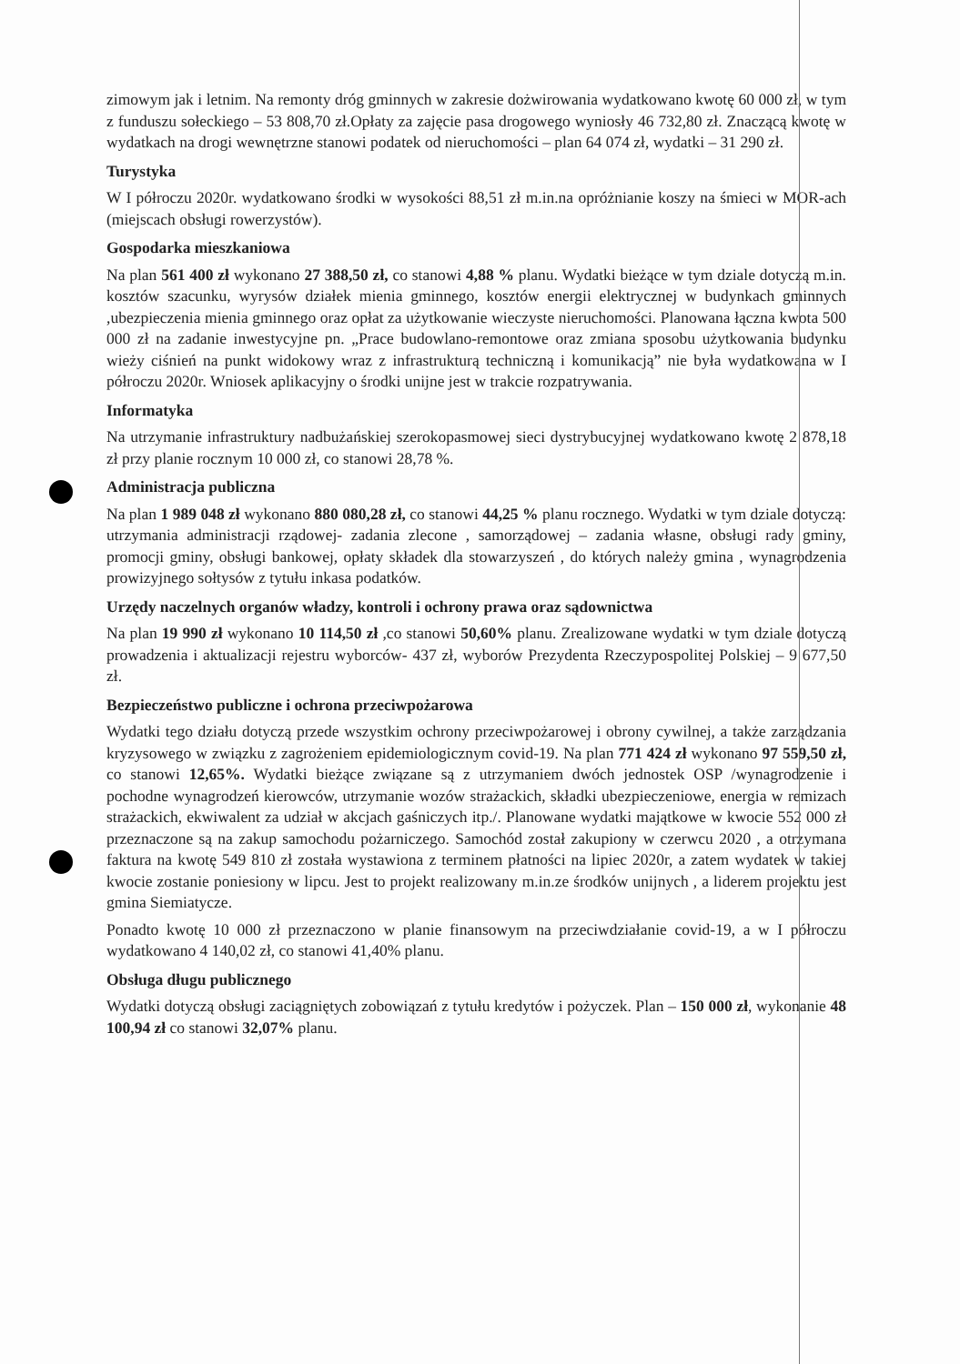zimowym jak i letnim. Na remonty dróg gminnych w zakresie dożwirowania wydatkowano kwotę 60 000 zł, w tym z funduszu sołeckiego – 53 808,70 zł.Opłaty za zajęcie pasa drogowego wyniosły 46 732,80 zł. Znaczącą kwotę w wydatkach na drogi wewnętrzne stanowi podatek od nieruchomości – plan 64 074 zł, wydatki – 31 290 zł.
Turystyka
W I półroczu 2020r. wydatkowano środki w wysokości 88,51 zł m.in.na opróżnianie koszy na śmieci w MOR-ach (miejscach obsługi rowerzystów).
Gospodarka mieszkaniowa
Na plan 561 400 zł wykonano 27 388,50 zł, co stanowi 4,88 % planu. Wydatki bieżące w tym dziale dotyczą m.in. kosztów szacunku, wyrysów działek mienia gminnego, kosztów energii elektrycznej w budynkach gminnych ,ubezpieczenia mienia gminnego oraz opłat za użytkowanie wieczyste nieruchomości. Planowana łączna kwota 500 000 zł na zadanie inwestycyjne pn. „Prace budowlano-remontowe oraz zmiana sposobu użytkowania budynku wieży ciśnień na punkt widokowy wraz z infrastrukturą techniczną i komunikacją” nie była wydatkowana w I półroczu 2020r. Wniosek aplikacyjny o środki unijne jest w trakcie rozpatrywania.
Informatyka
Na utrzymanie infrastruktury nadbużańskiej szerokopasmowej sieci dystrybucyjnej wydatkowano kwotę 2 878,18 zł przy planie rocznym 10 000 zł, co stanowi 28,78 %.
Administracja publiczna
Na plan 1 989 048 zł wykonano 880 080,28 zł, co stanowi 44,25 % planu rocznego. Wydatki w tym dziale dotyczą: utrzymania administracji rządowej- zadania zlecone , samorządowej – zadania własne, obsługi rady gminy, promocji gminy, obsługi bankowej, opłaty składek dla stowarzyszeń , do których należy gmina , wynagrodzenia prowizyjnego sołtysów z tytułu inkasa podatków.
Urzędy naczelnych organów władzy, kontroli i ochrony prawa oraz sądownictwa
Na plan 19 990 zł wykonano 10 114,50 zł ,co stanowi 50,60% planu. Zrealizowane wydatki w tym dziale dotyczą prowadzenia i aktualizacji rejestru wyborców- 437 zł, wyborów Prezydenta Rzeczypospolitej Polskiej – 9 677,50 zł.
Bezpieczeństwo publiczne i ochrona przeciwpożarowa
Wydatki tego działu dotyczą przede wszystkim ochrony przeciwpożarowej i obrony cywilnej, a także zarządzania kryzysowego w związku z zagrożeniem epidemiologicznym covid-19. Na plan 771 424 zł wykonano 97 559,50 zł, co stanowi 12,65%. Wydatki bieżące związane są z utrzymaniem dwóch jednostek OSP /wynagrodzenie i pochodne wynagrodzeń kierowców, utrzymanie wozów strażackich, składki ubezpieczeniowe, energia w remizach strażackich, ekwiwalent za udział w akcjach gaśniczych itp./. Planowane wydatki majątkowe w kwocie 552 000 zł przeznaczone są na zakup samochodu pożarniczego. Samochód został zakupiony w czerwcu 2020 , a otrzymana faktura na kwotę 549 810 zł została wystawiona z terminem płatności na lipiec 2020r, a zatem wydatek w takiej kwocie zostanie poniesiony w lipcu. Jest to projekt realizowany m.in.ze środków unijnych , a liderem projektu jest gmina Siemiatycze.
Ponadto kwotę 10 000 zł przeznaczono w planie finansowym na przeciwdziałanie covid-19, a w I półroczu wydatkowano 4 140,02 zł, co stanowi 41,40% planu.
Obsługa długu publicznego
Wydatki dotyczą obsługi zaciągniętych zobowiązań z tytułu kredytów i pożyczek. Plan – 150 000 zł, wykonanie 48 100,94 zł co stanowi 32,07% planu.